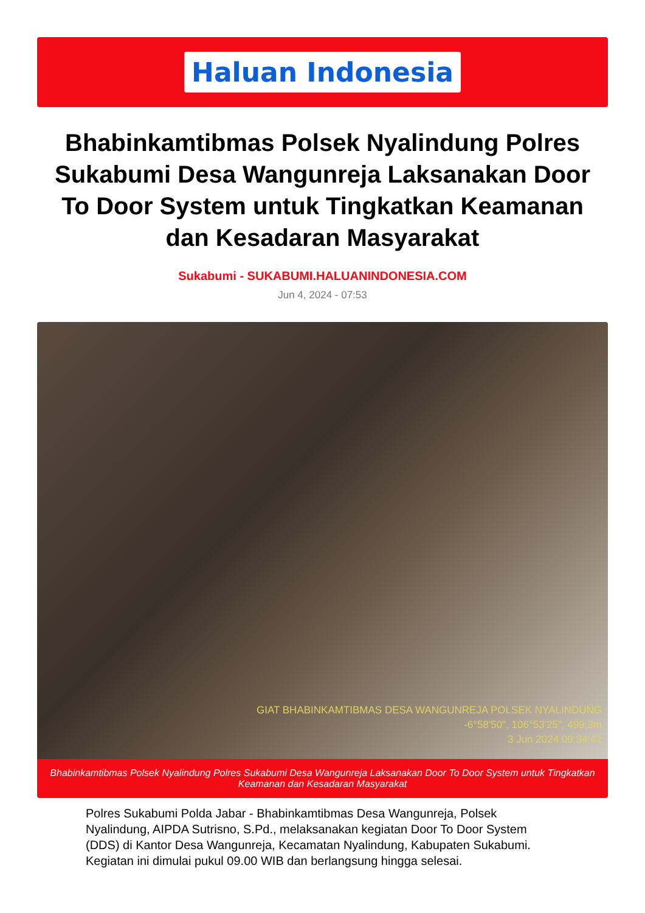Haluan Indonesia
Bhabinkamtibmas Polsek Nyalindung Polres Sukabumi Desa Wangunreja Laksanakan Door To Door System untuk Tingkatkan Keamanan dan Kesadaran Masyarakat
Sukabumi - SUKABUMI.HALUANINDONESIA.COM
Jun 4, 2024 - 07:53
GIAT BHABINKAMTIBMAS DESA WANGUNREJA POLSEK NYALINDUNG
-6°58'50", 106°53'25", 499,3m
3 Jun 2024 09:34:42
Bhabinkamtibmas Polsek Nyalindung Polres Sukabumi Desa Wangunreja Laksanakan Door To Door System untuk Tingkatkan Keamanan dan Kesadaran Masyarakat
Polres Sukabumi Polda Jabar - Bhabinkamtibmas Desa Wangunreja, Polsek Nyalindung, AIPDA Sutrisno, S.Pd., melaksanakan kegiatan Door To Door System (DDS) di Kantor Desa Wangunreja, Kecamatan Nyalindung, Kabupaten Sukabumi. Kegiatan ini dimulai pukul 09.00 WIB dan berlangsung hingga selesai.